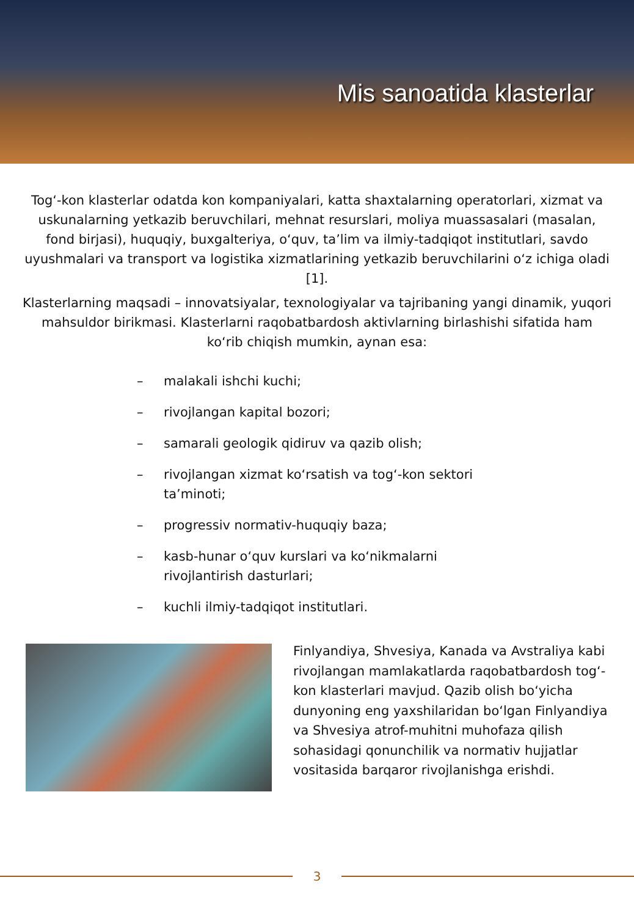Mis sanoatida klasterlar
Tog‘-kon klasterlar odatda kon kompaniyalari, katta shaxtalarning operatorlari, xizmat va uskunalarning yetkazib beruvchilari, mehnat resurslari, moliya muassasalari (masalan, fond birjasi), huquqiy, buxgalteriya, o‘quv, ta’lim va ilmiy-tadqiqot institutlari, savdo uyushmalari va transport va logistika xizmatlarining yetkazib beruvchilarini o‘z ichiga oladi [1].
Klasterlarning maqsadi – innovatsiyalar, texnologiyalar va tajribaning yangi dinamik, yuqori mahsuldor birikmasi. Klasterlarni raqobatbardosh aktivlarning birlashishi sifatida ham ko‘rib chiqish mumkin, aynan esa:
– malakali ishchi kuchi;
– rivojlangan kapital bozori;
– samarali geologik qidiruv va qazib olish;
– rivojlangan xizmat ko‘rsatish va tog‘-kon sektori ta’minoti;
– progressiv normativ-huquqiy baza;
– kasb-hunar o‘quv kurslari va ko‘nikmalarni rivojlantirish dasturlari;
– kuchli ilmiy-tadqiqot institutlari.
Finlyandiya, Shvesiya, Kanada va Avstraliya kabi rivojlangan mamlakatlarda raqobatbardosh tog‘-kon klasterlari mavjud. Qazib olish bo‘yicha dunyoning eng yaxshilaridan bo‘lgan Finlyandiya va Shvesiya atrof-muhitni muhofaza qilish sohasidagi qonunchilik va normativ hujjatlar vositasida barqaror rivojlanishga erishdi.
3